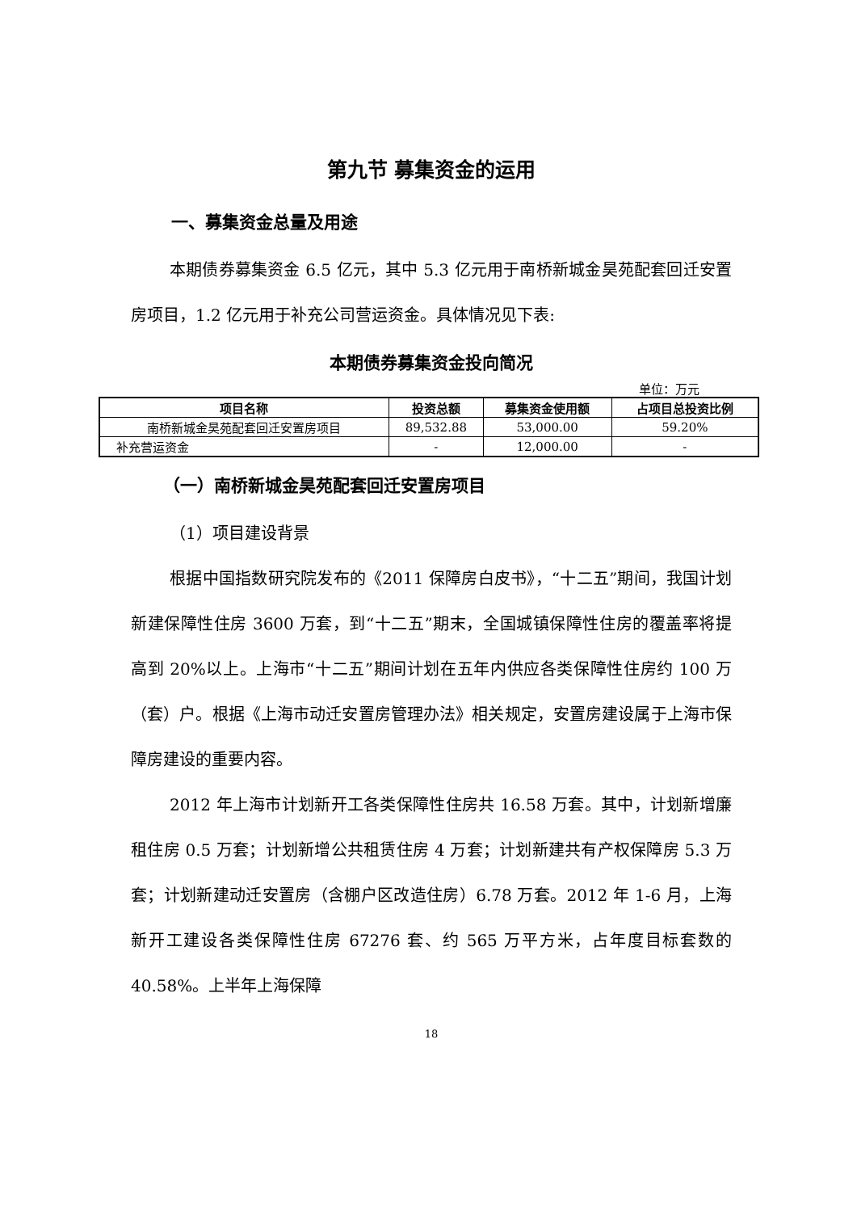第九节 募集资金的运用
一、募集资金总量及用途
本期债券募集资金 6.5 亿元，其中 5.3 亿元用于南桥新城金昊苑配套回迁安置房项目，1.2 亿元用于补充公司营运资金。具体情况见下表:
本期债券募集资金投向简况
单位：万元
| 项目名称 | 投资总额 | 募集资金使用额 | 占项目总投资比例 |
| --- | --- | --- | --- |
| 南桥新城金昊苑配套回迁安置房项目 | 89,532.88 | 53,000.00 | 59.20% |
| 补充营运资金 | - | 12,000.00 | - |
（一）南桥新城金昊苑配套回迁安置房项目
（1）项目建设背景
根据中国指数研究院发布的《2011 保障房白皮书》，“十二五”期间，我国计划新建保障性住房 3600 万套，到“十二五”期末，全国城镇保障性住房的覆盖率将提高到 20%以上。上海市“十二五”期间计划在五年内供应各类保障性住房约 100 万（套）户。根据《上海市动迁安置房管理办法》相关规定，安置房建设属于上海市保障房建设的重要内容。
2012 年上海市计划新开工各类保障性住房共 16.58 万套。其中，计划新增廉租住房 0.5 万套；计划新增公共租赁住房 4 万套；计划新建共有产权保障房 5.3 万套；计划新建动迁安置房（含棚户区改造住房）6.78 万套。2012 年 1-6 月，上海新开工建设各类保障性住房 67276 套、约 565 万平方米，占年度目标套数的 40.58%。上半年上海保障
18